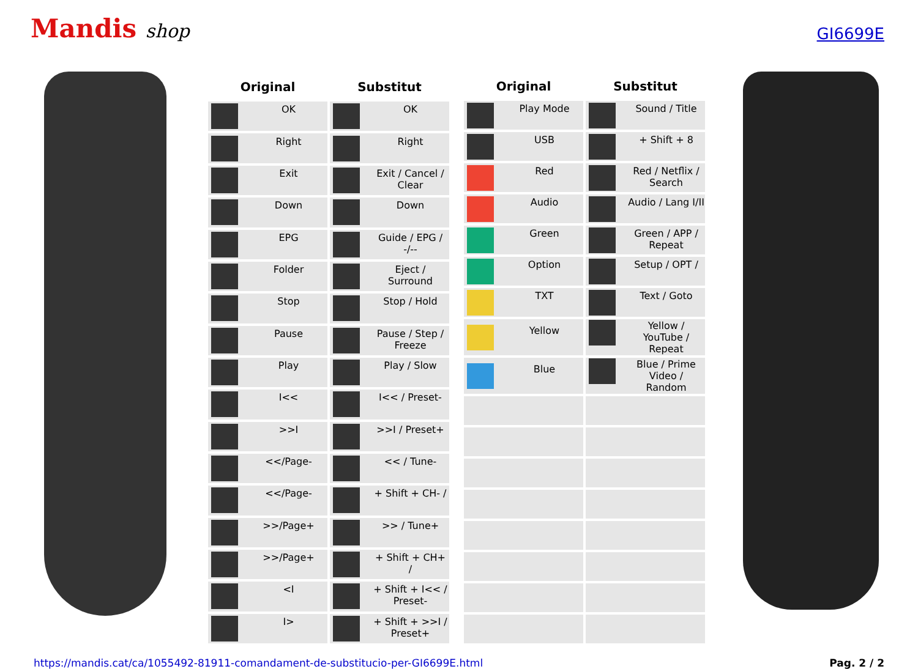Mandis shop
GI6699E
| Original | Substitut |
| --- | --- |
| OK | OK |
| Right | Right |
| Exit | Exit / Cancel / Clear |
| Down | Down |
| EPG | Guide / EPG / -/-- |
| Folder | Eject / Surround |
| Stop | Stop / Hold |
| Pause | Pause / Step / Freeze |
| Play | Play / Slow |
| I<< | I<< / Preset- |
| >>I | >>I / Preset+ |
| <</Page- | << / Tune- |
| <</Page- | + Shift + CH- / |
| >>/Page+ | >> / Tune+ |
| >>/Page+ | + Shift + CH+ / |
| <I | + Shift + I<< / Preset- |
| I> | + Shift + >>I / Preset+ |
| Original | Substitut |
| --- | --- |
| Play Mode | Sound / Title |
| USB | + Shift + 8 |
| Red | Red / Netflix / Search |
| Audio | Audio / Lang I/II |
| Green | Green / APP / Repeat |
| Option | Setup / OPT / |
| TXT | Text / Goto |
| Yellow | Yellow / YouTube / Repeat |
| Blue | Blue / Prime Video / Random |
https://mandis.cat/ca/1055492-81911-comandament-de-substitucio-per-GI6699E.html Pag. 2 / 2